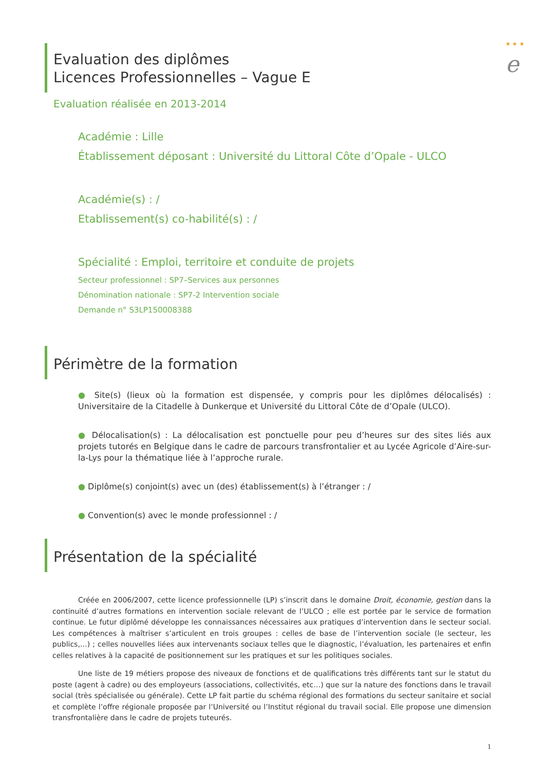★ ★ ★
e
Evaluation des diplômes
Licences Professionnelles – Vague E
Evaluation réalisée en 2013-2014
Académie : Lille
Établissement déposant : Université du Littoral Côte d’Opale - ULCO
Académie(s) : /
Etablissement(s) co-habilité(s) : /
Spécialité : Emploi, territoire et conduite de projets
Secteur professionnel : SP7–Services aux personnes
Dénomination nationale : SP7-2 Intervention sociale
Demande n° S3LP150008388
Périmètre de la formation
● Site(s) (lieux où la formation est dispensée, y compris pour les diplômes délocalisés) : Universitaire de la Citadelle à Dunkerque et Université du Littoral Côte de d’Opale (ULCO).
● Délocalisation(s) : La délocalisation est ponctuelle pour peu d’heures sur des sites liés aux projets tutorés en Belgique dans le cadre de parcours transfrontalier et au Lycée Agricole d’Aire-sur-la-Lys pour la thématique liée à l’approche rurale.
● Diplôme(s) conjoint(s) avec un (des) établissement(s) à l’étranger : /
● Convention(s) avec le monde professionnel : /
Présentation de la spécialité
Créée en 2006/2007, cette licence professionnelle (LP) s’inscrit dans le domaine Droit, économie, gestion dans la continuité d’autres formations en intervention sociale relevant de l’ULCO ; elle est portée par le service de formation continue. Le futur diplômé développe les connaissances nécessaires aux pratiques d’intervention dans le secteur social. Les compétences à maîtriser s’articulent en trois groupes : celles de base de l’intervention sociale (le secteur, les publics,…) ; celles nouvelles liées aux intervenants sociaux telles que le diagnostic, l’évaluation, les partenaires et enfin celles relatives à la capacité de positionnement sur les pratiques et sur les politiques sociales.
Une liste de 19 métiers propose des niveaux de fonctions et de qualifications très différents tant sur le statut du poste (agent à cadre) ou des employeurs (associations, collectivités, etc…) que sur la nature des fonctions dans le travail social (très spécialisée ou générale). Cette LP fait partie du schéma régional des formations du secteur sanitaire et social et complète l’offre régionale proposée par l’Université ou l’Institut régional du travail social. Elle propose une dimension transfrontalière dans le cadre de projets tuteurés.
1